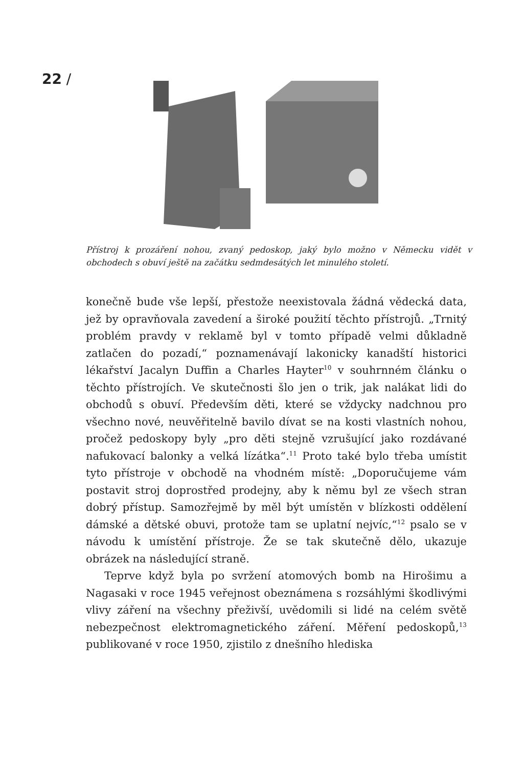22 /
Přístroj k prozáření nohou, zvaný pedoskop, jaký bylo možno v Německu vidět v obchodech s obuví ještě na začátku sedmdesátých let minulého století.
konečně bude vše lepší, přestože neexistovala žádná vědecká data, jež by opravňovala zavedení a široké použití těchto přístrojů. „Trnitý problém pravdy v reklamě byl v tomto případě velmi důkladně zatlačen do pozadí,“ poznamenávají lakonicky kanadští historici lékařství Jacalyn Duffin a Charles Hayter<sup>10</sup> v souhrnném článku o těchto přístrojích. Ve skutečnosti šlo jen o trik, jak nalákat lidi do obchodů s obuví. Především děti, které se vždycky nadchnou pro všechno nové, neuvěřitelně bavilo dívat se na kosti vlastních nohou, pročež pedoskopy byly „pro děti stejně vzrušující jako rozdávané nafukovací balonky a velká lízátka“.<sup>11</sup> Proto také bylo třeba umístit tyto přístroje v obchodě na vhodném místě: „Doporučujeme vám postavit stroj doprostřed prodejny, aby k němu byl ze všech stran dobrý přístup. Samozřejmě by měl být umístěn v blízkosti oddělení dámské a dětské obuvi, protože tam se uplatní nejvíc,“<sup>12</sup> psalo se v návodu k umístění přístroje. Že se tak skutečně dělo, ukazuje obrázek na následující straně.
Teprve když byla po svržení atomových bomb na Hirošimu a Nagasaki v roce 1945 veřejnost obeznámena s rozsáhlými škodlivými vlivy záření na všechny přeživší, uvědomili si lidé na celém světě nebezpečnost elektromagnetického záření. Měření pedoskopů,<sup>13</sup> publikované v roce 1950, zjistilo z dnešního hlediska